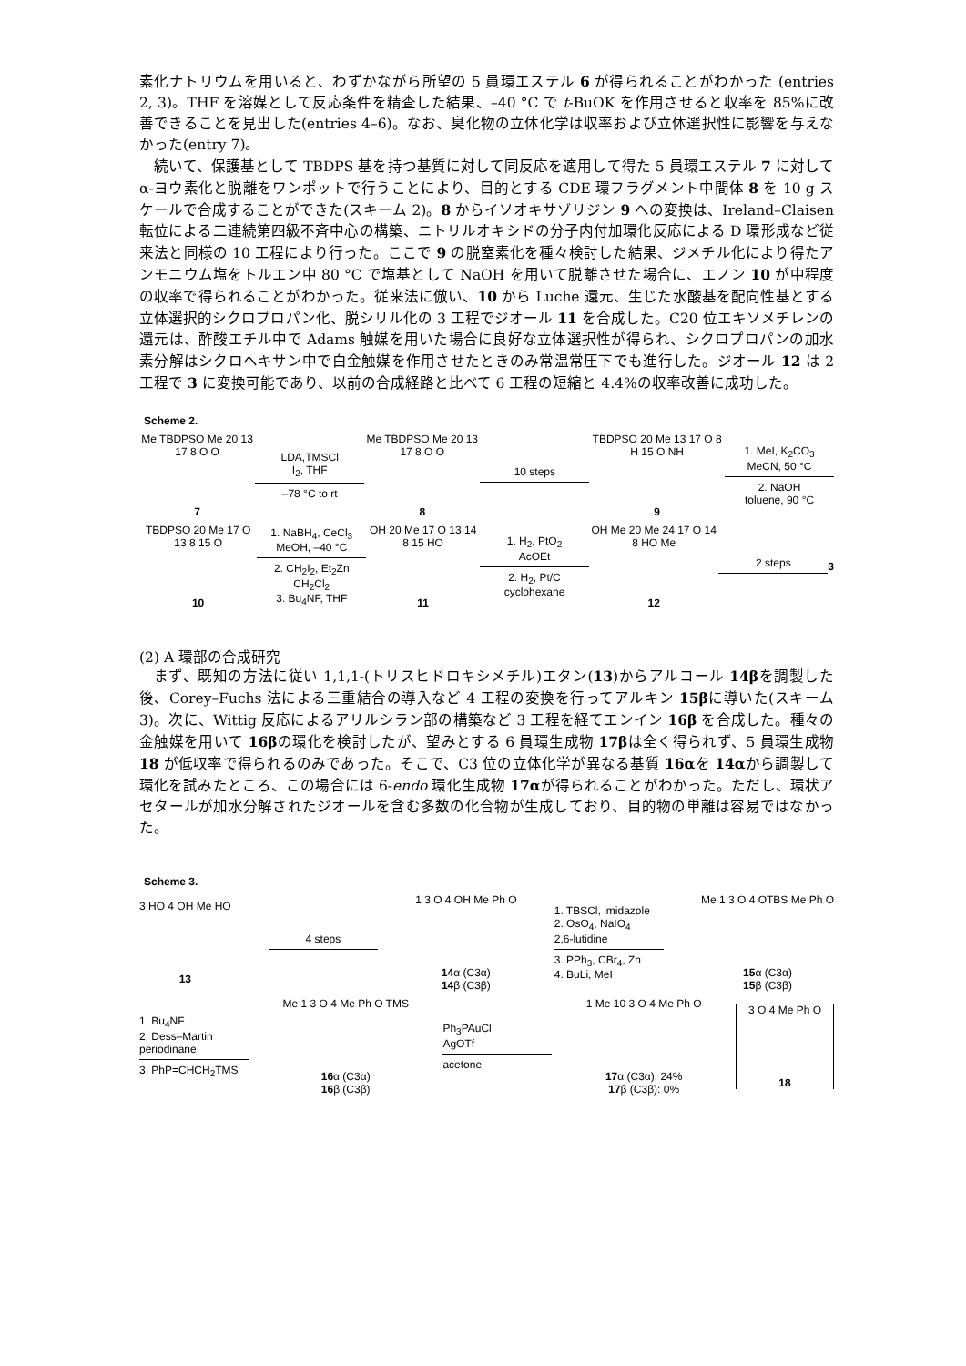素化ナトリウムを用いると、わずかながら所望の 5 員環エステル 6 が得られることがわかった (entries 2, 3)。THF を溶媒として反応条件を精査した結果、–40 °C で t-BuOK を作用させると収率を 85%に改善できることを見出した(entries 4–6)。なお、臭化物の立体化学は収率および立体選択性に影響を与えなかった(entry 7)。
続いて、保護基として TBDPS 基を持つ基質に対して同反応を適用して得た 5 員環エステル 7 に対してα-ヨウ素化と脱離をワンポットで行うことにより、目的とする CDE 環フラグメント中間体 8 を 10 g スケールで合成することができた(スキーム 2)。8 からイソオキサゾリジン 9 への変換は、Ireland–Claisen 転位による二連続第四級不斉中心の構築、ニトリルオキシドの分子内付加環化反応による D 環形成など従来法と同様の 10 工程により行った。ここで 9 の脱窒素化を種々検討した結果、ジメチル化により得たアンモニウム塩をトルエン中 80 °C で塩基として NaOH を用いて脱離させた場合に、エノン 10 が中程度の収率で得られることがわかった。従来法に倣い、10 から Luche 還元、生じた水酸基を配向性基とする立体選択的シクロプロパン化、脱シリル化の 3 工程でジオール 11 を合成した。C20 位エキソメチレンの還元は、酢酸エチル中で Adams 触媒を用いた場合に良好な立体選択性が得られ、シクロプロパンの加水素分解はシクロヘキサン中で白金触媒を作用させたときのみ常温常圧下でも進行した。ジオール 12 は 2 工程で 3 に変換可能であり、以前の合成経路と比べて 6 工程の短縮と 4.4%の収率改善に成功した。
Scheme 2.
Me TBDPSO Me 20 13 17 8 O O
7
LDA,TMSCl
I<sub>2</sub>, THF
–78 °C to rt
Me TBDPSO Me 20 13 17 8 O O
8
10 steps
TBDPSO 20 Me 13 17 O 8 H 15 O NH
9
1. MeI, K<sub>2</sub>CO<sub>3</sub>
MeCN, 50 °C
2. NaOH
toluene, 90 °C
TBDPSO 20 Me 17 O 13 8 15 O
10
1. NaBH<sub>4</sub>, CeCl<sub>3</sub>
MeOH, –40 °C
2. CH<sub>2</sub>I<sub>2</sub>, Et<sub>2</sub>Zn
CH<sub>2</sub>Cl<sub>2</sub>
3. Bu<sub>4</sub>NF, THF
OH 20 Me 17 O 13 14 8 15 HO
11
1. H<sub>2</sub>, PtO<sub>2</sub>
AcOEt
2. H<sub>2</sub>, Pt/C
cyclohexane
OH Me 20 Me 24 17 O 14 8 HO Me
12
2 steps 3
(2) A 環部の合成研究
まず、既知の方法に従い 1,1,1-(トリスヒドロキシメチル)エタン(13)からアルコール 14βを調製した後、Corey–Fuchs 法による三重結合の導入など 4 工程の変換を行ってアルキン 15βに導いた(スキーム 3)。次に、Wittig 反応によるアリルシラン部の構築など 3 工程を経てエンイン 16β を合成した。種々の金触媒を用いて 16βの環化を検討したが、望みとする 6 員環生成物 17βは全く得られず、5 員環生成物 18 が低収率で得られるのみであった。そこで、C3 位の立体化学が異なる基質 16αを 14αから調製して環化を試みたところ、この場合には 6-endo 環化生成物 17αが得られることがわかった。ただし、環状アセタールが加水分解されたジオールを含む多数の化合物が生成しており、目的物の単離は容易ではなかった。
Scheme 3.
3 HO 4 OH Me HO
13
4 steps
1 3 O 4 OH Me Ph O
14α (C3α)
14β (C3β)
1. TBSCl, imidazole
2. OsO<sub>4</sub>, NaIO<sub>4</sub>
2,6-lutidine
3. PPh<sub>3</sub>, CBr<sub>4</sub>, Zn
4. BuLi, MeI
Me 1 3 O 4 OTBS Me Ph O
15α (C3α)
15β (C3β)
1. Bu<sub>4</sub>NF
2. Dess–Martin
periodinane
3. PhP=CHCH<sub>2</sub>TMS
Me 1 3 O 4 Me Ph O TMS
16α (C3α)
16β (C3β)
Ph<sub>3</sub>PAuCl
AgOTf
acetone
1 Me 10 3 O 4 Me Ph O
17α (C3α): 24%
17β (C3β): 0%
3 O 4 Me Ph O
18